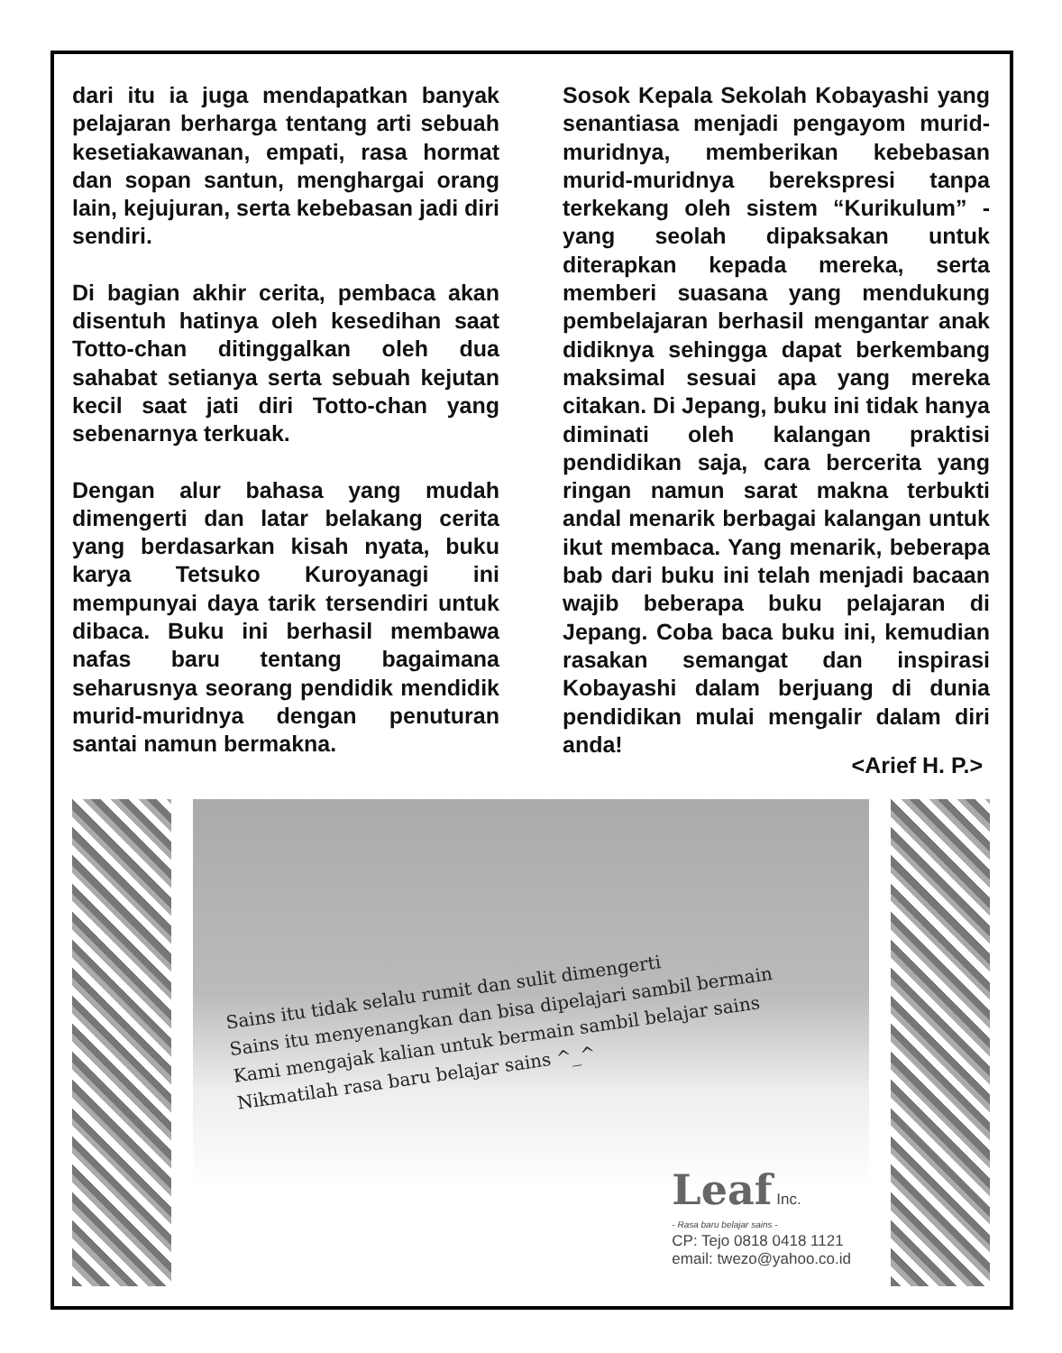dari itu ia juga mendapatkan banyak pelajaran berharga tentang arti sebuah kesetiakawanan, empati, rasa hormat dan sopan santun, menghargai orang lain, kejujuran, serta kebebasan jadi diri sendiri.
Di bagian akhir cerita, pembaca akan disentuh hatinya oleh kesedihan saat Totto-chan ditinggalkan oleh dua sahabat setianya serta sebuah kejutan kecil saat jati diri Totto-chan yang sebenarnya terkuak.
Dengan alur bahasa yang mudah dimengerti dan latar belakang cerita yang berdasarkan kisah nyata, buku karya Tetsuko Kuroyanagi ini mempunyai daya tarik tersendiri untuk dibaca. Buku ini berhasil membawa nafas baru tentang bagaimana seharusnya seorang pendidik mendidik murid-muridnya dengan penuturan santai namun bermakna.
Sosok Kepala Sekolah Kobayashi yang senantiasa menjadi pengayom murid-muridnya, memberikan kebebasan murid-muridnya berekspresi tanpa terkekang oleh sistem “Kurikulum” - yang seolah dipaksakan untuk diterapkan kepada mereka, serta memberi suasana yang mendukung pembelajaran berhasil mengantar anak didiknya sehingga dapat berkembang maksimal sesuai apa yang mereka citakan. Di Jepang, buku ini tidak hanya diminati oleh kalangan praktisi pendidikan saja, cara bercerita yang ringan namun sarat makna terbukti andal menarik berbagai kalangan untuk ikut membaca. Yang menarik, beberapa bab dari buku ini telah menjadi bacaan wajib beberapa buku pelajaran di Jepang. Coba baca buku ini, kemudian rasakan semangat dan inspirasi Kobayashi dalam berjuang di dunia pendidikan mulai mengalir dalam diri anda!
<Arief H. P.>
Sains itu tidak selalu rumit dan sulit dimengerti
Sains itu menyenangkan dan bisa dipelajari sambil bermain
Kami mengajak kalian untuk bermain sambil belajar sains
Nikmatilah rasa baru belajar sains ^_^
Leaf Inc.
- Rasa baru belajar sains -
CP: Tejo 0818 0418 1121
email: twezo@yahoo.co.id